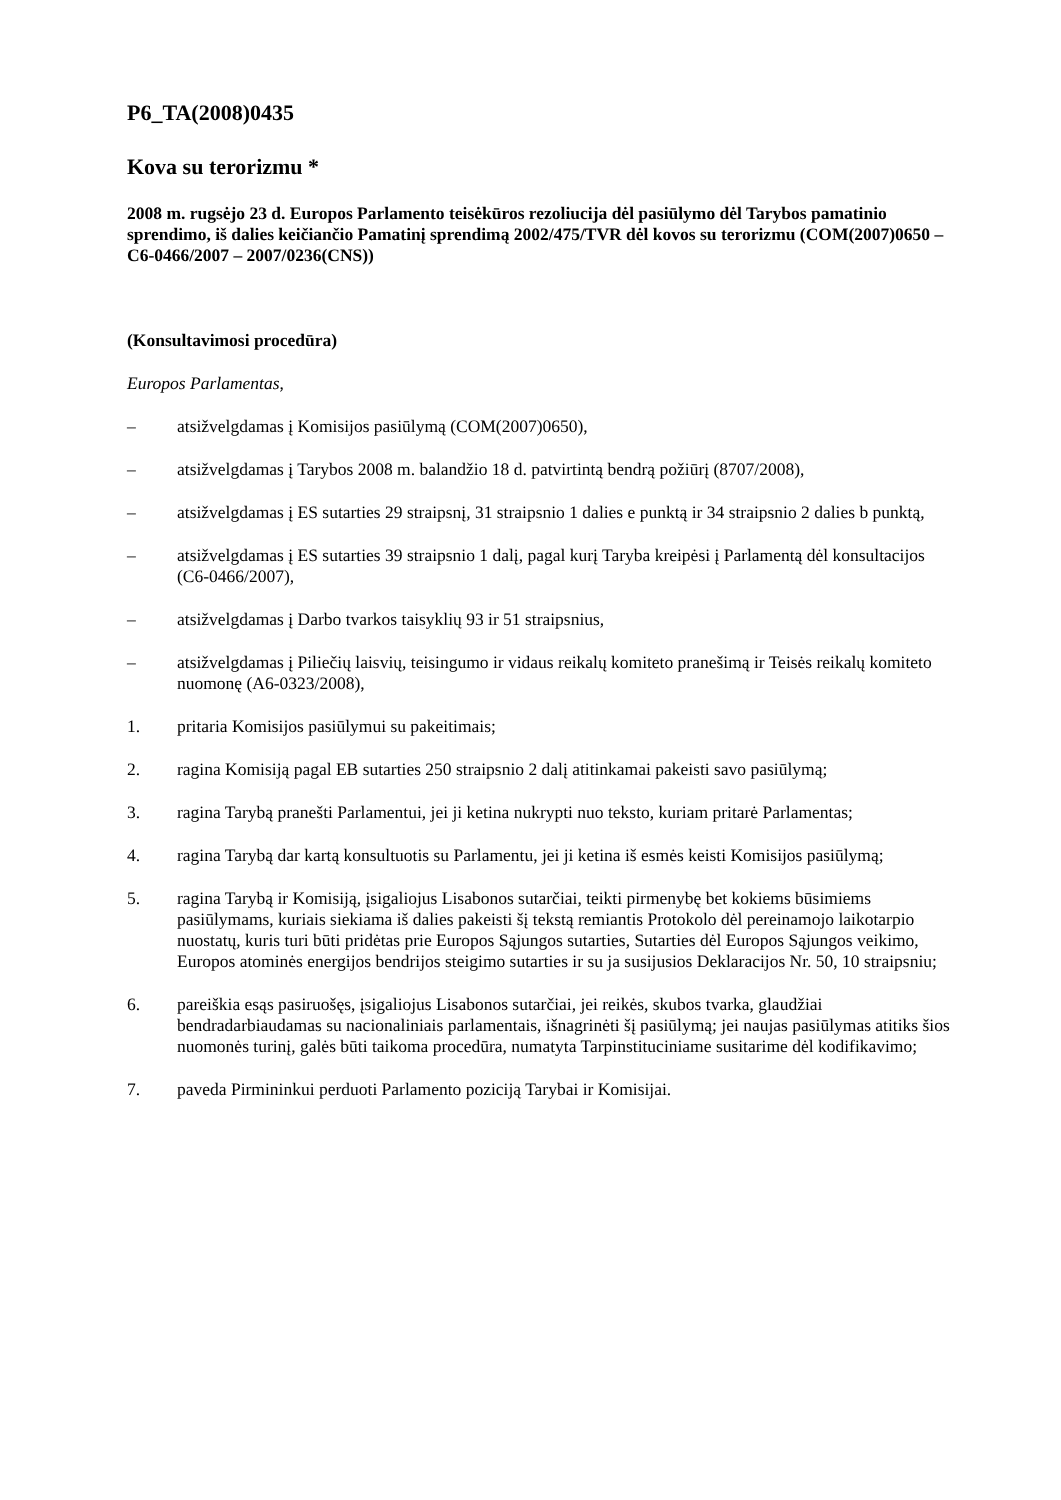P6_TA(2008)0435
Kova su terorizmu *
2008 m. rugsėjo 23 d. Europos Parlamento teisėkūros rezoliucija dėl pasiūlymo dėl Tarybos pamatinio sprendimo, iš dalies keičiančio Pamatinį sprendimą 2002/475/TVR dėl kovos su terorizmu (COM(2007)0650 – C6-0466/2007 – 2007/0236(CNS))
(Konsultavimosi procedūra)
Europos Parlamentas,
– atsižvelgdamas į Komisijos pasiūlymą (COM(2007)0650),
– atsižvelgdamas į Tarybos 2008 m. balandžio 18 d. patvirtintą bendrą požiūrį (8707/2008),
– atsižvelgdamas į ES sutarties 29 straipsnį, 31 straipsnio 1 dalies e punktą ir 34 straipsnio 2 dalies b punktą,
– atsižvelgdamas į ES sutarties 39 straipsnio 1 dalį, pagal kurį Taryba kreipėsi į Parlamentą dėl konsultacijos (C6-0466/2007),
– atsižvelgdamas į Darbo tvarkos taisyklių 93 ir 51 straipsnius,
– atsižvelgdamas į Piliečių laisvių, teisingumo ir vidaus reikalų komiteto pranešimą ir Teisės reikalų komiteto nuomonę (A6-0323/2008),
1. pritaria Komisijos pasiūlymui su pakeitimais;
2. ragina Komisiją pagal EB sutarties 250 straipsnio 2 dalį atitinkamai pakeisti savo pasiūlymą;
3. ragina Tarybą pranešti Parlamentui, jei ji ketina nukrypti nuo teksto, kuriam pritarė Parlamentas;
4. ragina Tarybą dar kartą konsultuotis su Parlamentu, jei ji ketina iš esmės keisti Komisijos pasiūlymą;
5. ragina Tarybą ir Komisiją, įsigaliojus Lisabonos sutarčiai, teikti pirmenybę bet kokiems būsimiems pasiūlymams, kuriais siekiama iš dalies pakeisti šį tekstą remiantis Protokolo dėl pereinamojo laikotarpio nuostatų, kuris turi būti pridėtas prie Europos Sąjungos sutarties, Sutarties dėl Europos Sąjungos veikimo, Europos atominės energijos bendrijos steigimo sutarties ir su ja susijusios Deklaracijos Nr. 50, 10 straipsniu;
6. pareiškia esąs pasiruošęs, įsigaliojus Lisabonos sutarčiai, jei reikės, skubos tvarka, glaudžiai bendradarbiaudamas su nacionaliniais parlamentais, išnagrinėti šį pasiūlymą; jei naujas pasiūlymas atitiks šios nuomonės turinį, galės būti taikoma procedūra, numatyta Tarpinstituciniame susitarime dėl kodifikavimo;
7. paveda Pirmininkui perduoti Parlamento poziciją Tarybai ir Komisijai.